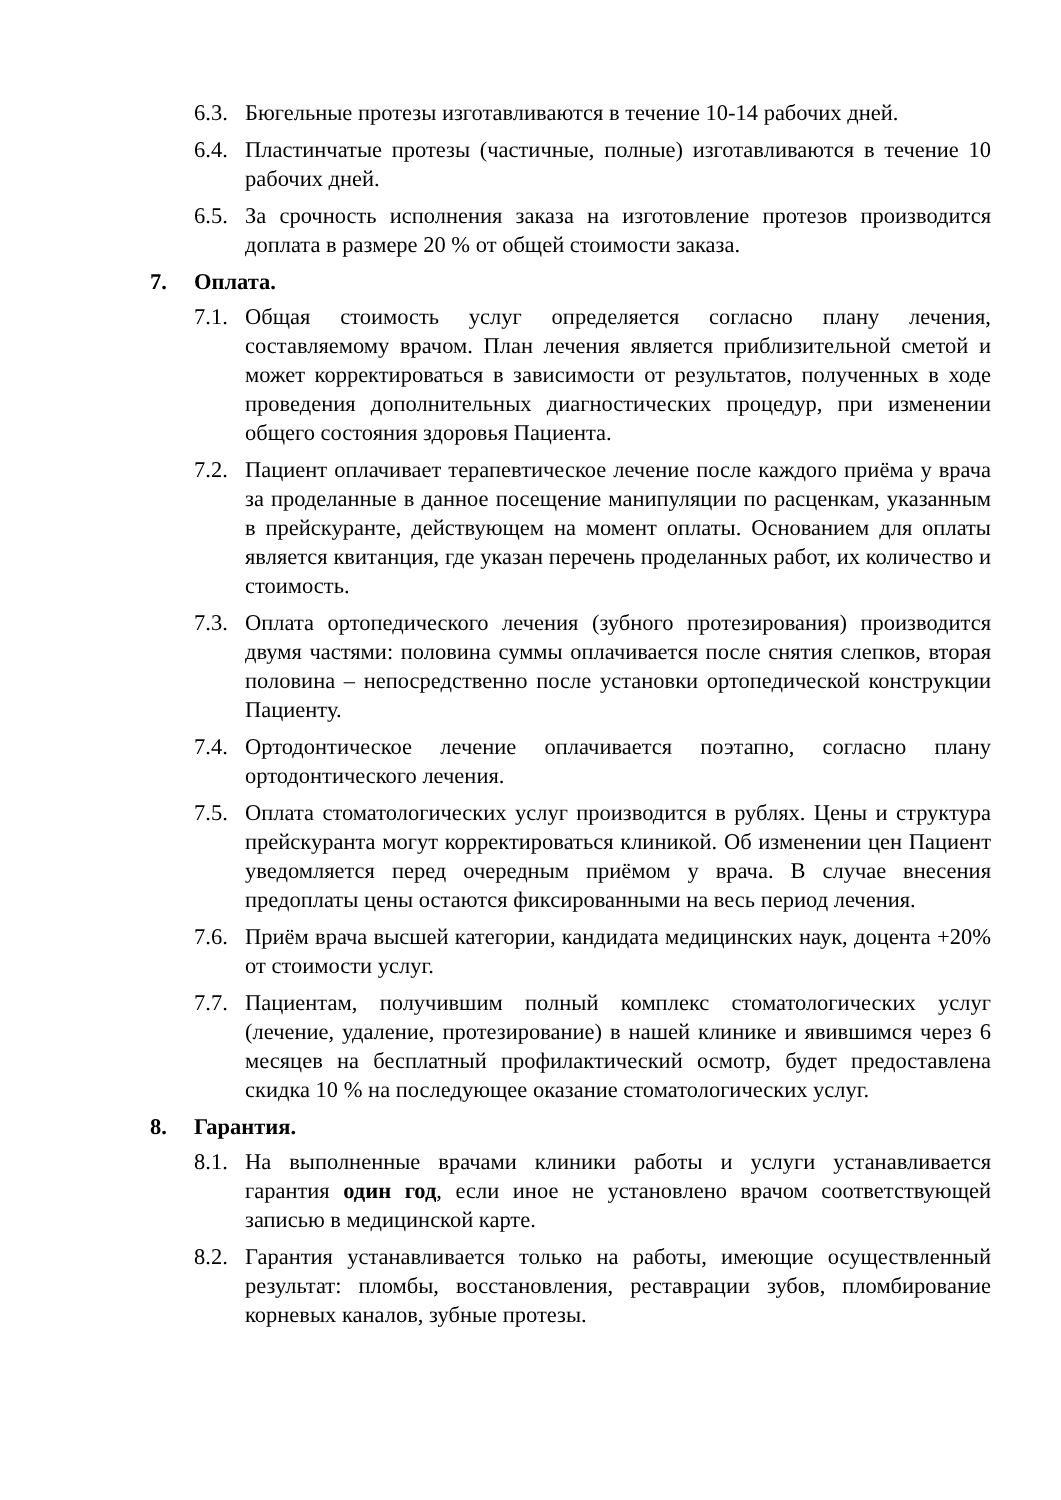6.3.
Бюгельные протезы изготавливаются в течение 10-14 рабочих дней.
6.4.
Пластинчатые протезы (частичные, полные) изготавливаются в течение 10 рабочих дней.
6.5.
За срочность исполнения заказа на изготовление протезов производится доплата в размере 20 % от общей стоимости заказа.
7. Оплата.
7.1.
Общая стоимость услуг определяется согласно плану лечения, составляемому врачом. План лечения является приблизительной сметой и может корректироваться в зависимости от результатов, полученных в ходе проведения дополнительных диагностических процедур, при изменении общего состояния здоровья Пациента.
7.2.
Пациент оплачивает терапевтическое лечение после каждого приёма у врача за проделанные в данное посещение манипуляции по расценкам, указанным в прейскуранте, действующем на момент оплаты. Основанием для оплаты является квитанция, где указан перечень проделанных работ, их количество и стоимость.
7.3.
Оплата ортопедического лечения (зубного протезирования) производится двумя частями: половина суммы оплачивается после снятия слепков, вторая половина – непосредственно после установки ортопедической конструкции Пациенту.
7.4.
Ортодонтическое лечение оплачивается поэтапно, согласно плану ортодонтического лечения.
7.5.
Оплата стоматологических услуг производится в рублях. Цены и структура прейскуранта могут корректироваться клиникой. Об изменении цен Пациент уведомляется перед очередным приёмом у врача. В случае внесения предоплаты цены остаются фиксированными на весь период лечения.
7.6.
Приём врача высшей категории, кандидата медицинских наук, доцента +20% от стоимости услуг.
7.7.
Пациентам, получившим полный комплекс стоматологических услуг (лечение, удаление, протезирование) в нашей клинике и явившимся через 6 месяцев на бесплатный профилактический осмотр, будет предоставлена скидка 10 % на последующее оказание стоматологических услуг.
8. Гарантия.
8.1.
На выполненные врачами клиники работы и услуги устанавливается гарантия один год, если иное не установлено врачом соответствующей записью в медицинской карте.
8.2.
Гарантия устанавливается только на работы, имеющие осуществленный результат: пломбы, восстановления, реставрации зубов, пломбирование корневых каналов, зубные протезы.